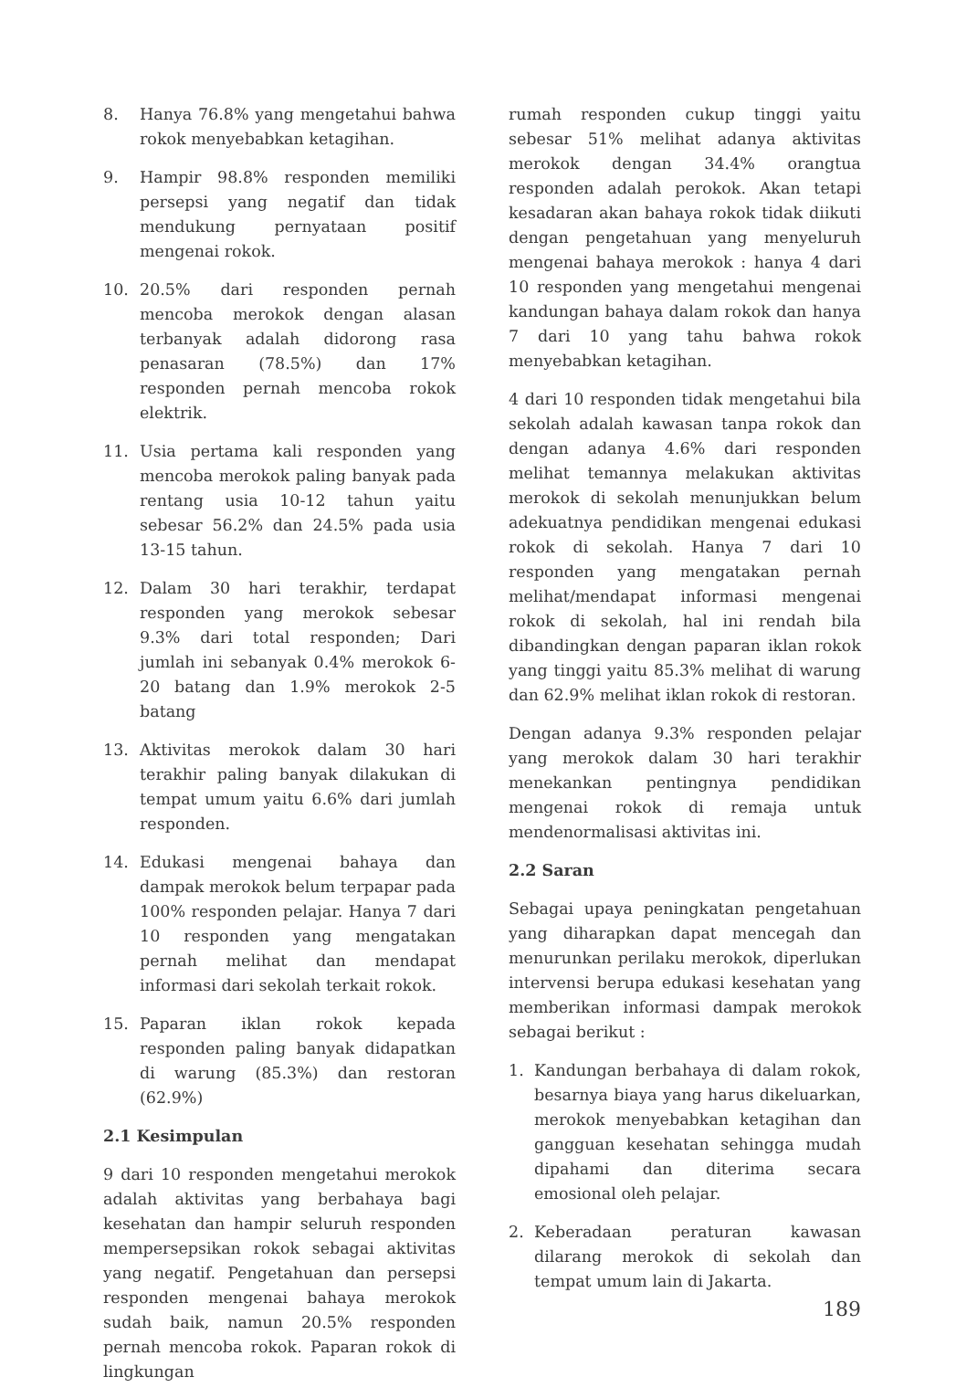8. Hanya 76.8% yang mengetahui bahwa rokok menyebabkan ketagihan.
9. Hampir 98.8% responden memiliki persepsi yang negatif dan tidak mendukung pernyataan positif mengenai rokok.
10. 20.5% dari responden pernah mencoba merokok dengan alasan terbanyak adalah didorong rasa penasaran (78.5%) dan 17% responden pernah mencoba rokok elektrik.
11. Usia pertama kali responden yang mencoba merokok paling banyak pada rentang usia 10-12 tahun yaitu sebesar 56.2% dan 24.5% pada usia 13-15 tahun.
12. Dalam 30 hari terakhir, terdapat responden yang merokok sebesar 9.3% dari total responden; Dari jumlah ini sebanyak 0.4% merokok 6-20 batang dan 1.9% merokok 2-5 batang
13. Aktivitas merokok dalam 30 hari terakhir paling banyak dilakukan di tempat umum yaitu 6.6% dari jumlah responden.
14. Edukasi mengenai bahaya dan dampak merokok belum terpapar pada 100% responden pelajar. Hanya 7 dari 10 responden yang mengatakan pernah melihat dan mendapat informasi dari sekolah terkait rokok.
15. Paparan iklan rokok kepada responden paling banyak didapatkan di warung (85.3%) dan restoran (62.9%)
2.1 Kesimpulan
9 dari 10 responden mengetahui merokok adalah aktivitas yang berbahaya bagi kesehatan dan hampir seluruh responden mempersepsikan rokok sebagai aktivitas yang negatif. Pengetahuan dan persepsi responden mengenai bahaya merokok sudah baik, namun 20.5% responden pernah mencoba rokok. Paparan rokok di lingkungan
rumah responden cukup tinggi yaitu sebesar 51% melihat adanya aktivitas merokok dengan 34.4% orangtua responden adalah perokok. Akan tetapi kesadaran akan bahaya rokok tidak diikuti dengan pengetahuan yang menyeluruh mengenai bahaya merokok : hanya 4 dari 10 responden yang mengetahui mengenai kandungan bahaya dalam rokok dan hanya 7 dari 10 yang tahu bahwa rokok menyebabkan ketagihan.
4 dari 10 responden tidak mengetahui bila sekolah adalah kawasan tanpa rokok dan dengan adanya 4.6% dari responden melihat temannya melakukan aktivitas merokok di sekolah menunjukkan belum adekuatnya pendidikan mengenai edukasi rokok di sekolah. Hanya 7 dari 10 responden yang mengatakan pernah melihat/mendapat informasi mengenai rokok di sekolah, hal ini rendah bila dibandingkan dengan paparan iklan rokok yang tinggi yaitu 85.3% melihat di warung dan 62.9% melihat iklan rokok di restoran.
Dengan adanya 9.3% responden pelajar yang merokok dalam 30 hari terakhir menekankan pentingnya pendidikan mengenai rokok di remaja untuk mendenormalisasi aktivitas ini.
2.2 Saran
Sebagai upaya peningkatan pengetahuan yang diharapkan dapat mencegah dan menurunkan perilaku merokok, diperlukan intervensi berupa edukasi kesehatan yang memberikan informasi dampak merokok sebagai berikut :
1. Kandungan berbahaya di dalam rokok, besarnya biaya yang harus dikeluarkan, merokok menyebabkan ketagihan dan gangguan kesehatan sehingga mudah dipahami dan diterima secara emosional oleh pelajar.
2. Keberadaan peraturan kawasan dilarang merokok di sekolah dan tempat umum lain di Jakarta.
189